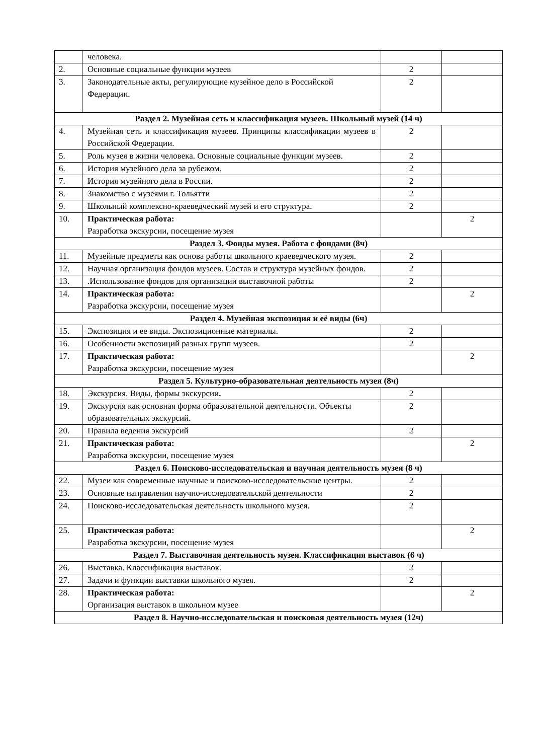| | человека. | | |
| 2. | Основные социальные функции музеев | 2 | |
| 3. | Законодательные акты, регулирующие музейное дело в Российской Федерации. | 2 | |
| Раздел 2. Музейная сеть и классификация музеев. Школьный музей (14 ч) | | | |
| 4. | Музейная сеть и классификация музеев. Принципы классификации музеев в Российской Федерации. | 2 | |
| 5. | Роль музея в жизни человека. Основные социальные функции музеев. | 2 | |
| 6. | История музейного дела за рубежом. | 2 | |
| 7. | История музейного дела в России. | 2 | |
| 8. | Знакомство с музеями г. Тольятти | 2 | |
| 9. | Школьный комплексно-краеведческий музей и его структура. | 2 | |
| 10. | Практическая работа: Разработка экскурсии, посещение музея | | 2 |
| Раздел 3. Фонды музея. Работа с фондами (8ч) | | | |
| 11. | Музейные предметы как основа работы школьного краеведческого музея. | 2 | |
| 12. | Научная организация фондов музеев. Состав и структура музейных фондов. | 2 | |
| 13. | .Использование фондов для организации выставочной работы | 2 | |
| 14. | Практическая работа: Разработка экскурсии, посещение музея | | 2 |
| Раздел 4. Музейная экспозиция и её виды (6ч) | | | |
| 15. | Экспозиция и ее виды. Экспозиционные материалы. | 2 | |
| 16. | Особенности экспозиций разных групп музеев. | 2 | |
| 17. | Практическая работа: Разработка экскурсии, посещение музея | | 2 |
| Раздел 5. Культурно-образовательная деятельность музея (8ч) | | | |
| 18. | Экскурсия. Виды, формы экскурсии . | 2 | |
| 19. | Экскурсия как основная форма образовательной деятельности. Объекты образовательных экскурсий. | 2 | |
| 20. | Правила ведения экскурсий | 2 | |
| 21. | Практическая работа: Разработка экскурсии, посещение музея | | 2 |
| Раздел 6. Поисково-исследовательская и научная деятельность музея (8 ч) | | | |
| 22. | Музеи как современные научные и поисково-исследовательские центры. | 2 | |
| 23. | Основные направления научно-исследовательской деятельности | 2 | |
| 24. | Поисково-исследовательская деятельность школьного музея. | 2 | |
| 25. | Практическая работа: Разработка экскурсии, посещение музея | | 2 |
| Раздел 7. Выставочная деятельность музея. Классификация выставок (6 ч) | | | |
| 26. | Выставка. Классификация выставок. | 2 | |
| 27. | Задачи и функции выставки школьного музея. | 2 | |
| 28. | Практическая работа: Организация выставок в школьном музее | | 2 |
| Раздел 8. Научно-исследовательская н поисковая деятельность музея (12ч) | | | |